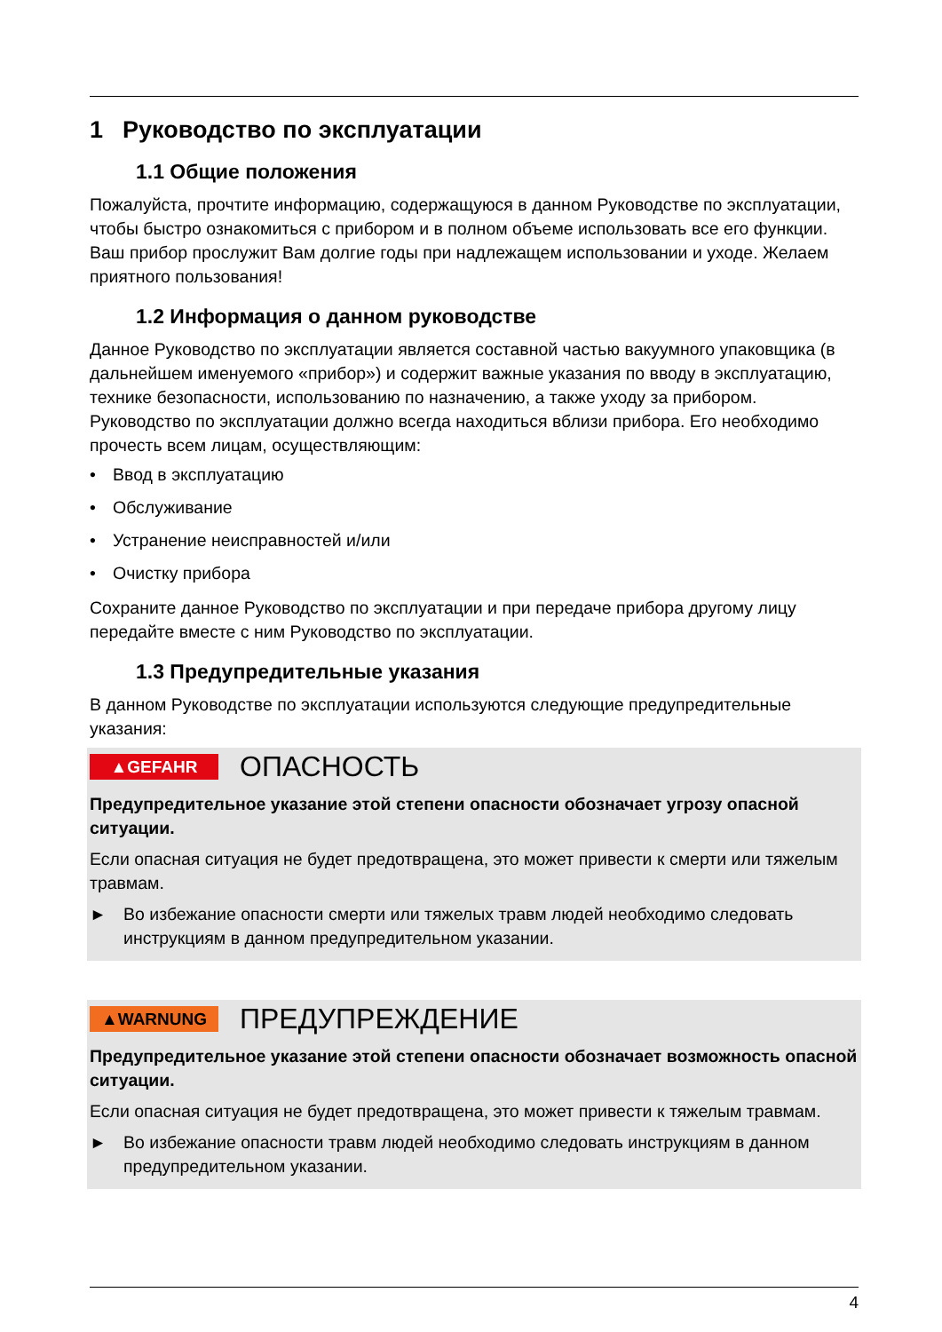1 Руководство по эксплуатации
1.1 Общие положения
Пожалуйста, прочтите информацию, содержащуюся в данном Руководстве по эксплуатации, чтобы быстро ознакомиться с прибором и в полном объеме использовать все его функции. Ваш прибор прослужит Вам долгие годы при надлежащем использовании и уходе. Желаем приятного пользования!
1.2 Информация о данном руководстве
Данное Руководство по эксплуатации является составной частью вакуумного упаковщика (в дальнейшем именуемого «прибор») и содержит важные указания по вводу в эксплуатацию, технике безопасности, использованию по назначению, а также уходу за прибором. Руководство по эксплуатации должно всегда находиться вблизи прибора. Его необходимо прочесть всем лицам, осуществляющим:
• Ввод в эксплуатацию
• Обслуживание
• Устранение неисправностей и/или
• Очистку прибора
Сохраните данное Руководство по эксплуатации и при передаче прибора другому лицу передайте вместе с ним Руководство по эксплуатации.
1.3 Предупредительные указания
В данном Руководстве по эксплуатации используются следующие предупредительные указания:
▲GEFAHR
ОПАСНОСТЬ
Предупредительное указание этой степени опасности обозначает угрозу опасной ситуации.
Если опасная ситуация не будет предотвращена, это может привести к смерти или тяжелым травмам.
► Во избежание опасности смерти или тяжелых травм людей необходимо следовать инструкциям в данном предупредительном указании.
▲WARNUNG
ПРЕДУПРЕЖДЕНИЕ
Предупредительное указание этой степени опасности обозначает возможность опасной ситуации.
Если опасная ситуация не будет предотвращена, это может привести к тяжелым травмам.
► Во избежание опасности травм людей необходимо следовать инструкциям в данном предупредительном указании.
4